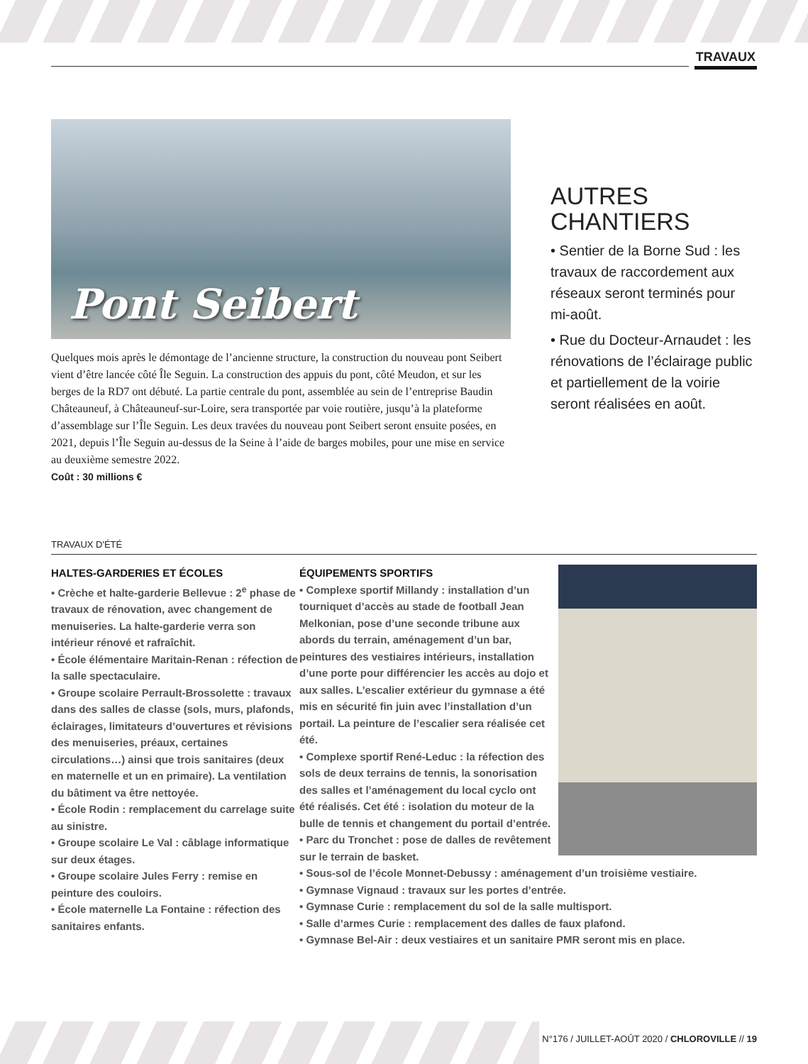TRAVAUX
Pont Seibert
Quelques mois après le démontage de l’ancienne structure, la construction du nouveau pont Seibert vient d’être lancée côté Île Seguin. La construction des appuis du pont, côté Meudon, et sur les berges de la RD7 ont débuté. La partie centrale du pont, assemblée au sein de l’entreprise Baudin Châteauneuf, à Châteauneuf-sur-Loire, sera transportée par voie routière, jusqu’à la plateforme d’assemblage sur l’Île Seguin. Les deux travées du nouveau pont Seibert seront ensuite posées, en 2021, depuis l’Île Seguin au-dessus de la Seine à l’aide de barges mobiles, pour une mise en service au deuxième semestre 2022.
Coût : 30 millions €
AUTRES CHANTIERS
• Sentier de la Borne Sud : les travaux de raccordement aux réseaux seront terminés pour mi-août.
• Rue du Docteur-Arnaudet : les rénovations de l’éclairage public et partiellement de la voirie seront réalisées en août.
TRAVAUX D'ÉTÉ
HALTES-GARDERIES ET ÉCOLES
• Crèche et halte-garderie Bellevue : 2<sup>e</sup> phase de travaux de rénovation, avec changement de menuiseries. La halte-garderie verra son intérieur rénové et rafraîchit.
• École élémentaire Maritain-Renan : réfection de la salle spectaculaire.
• Groupe scolaire Perrault-Brossolette : travaux dans des salles de classe (sols, murs, plafonds, éclairages, limitateurs d’ouvertures et révisions des menuiseries, préaux, certaines circulations…) ainsi que trois sanitaires (deux en maternelle et un en primaire). La ventilation du bâtiment va être nettoyée.
• École Rodin : remplacement du carrelage suite au sinistre.
• Groupe scolaire Le Val : câblage informatique sur deux étages.
• Groupe scolaire Jules Ferry : remise en peinture des couloirs.
• École maternelle La Fontaine : réfection des sanitaires enfants.
ÉQUIPEMENTS SPORTIFS
• Complexe sportif Millandy : installation d’un tourniquet d’accès au stade de football Jean Melkonian, pose d’une seconde tribune aux abords du terrain, aménagement d’un bar, peintures des vestiaires intérieurs, installation d’une porte pour différencier les accès au dojo et aux salles. L’escalier extérieur du gymnase a été mis en sécurité fin juin avec l’installation d’un portail. La peinture de l’escalier sera réalisée cet été.
• Complexe sportif René-Leduc : la réfection des sols de deux terrains de tennis, la sonorisation des salles et l’aménagement du local cyclo ont été réalisés. Cet été : isolation du moteur de la bulle de tennis et changement du portail d’entrée.
• Parc du Tronchet : pose de dalles de revêtement sur le terrain de basket.
• Sous-sol de l’école Monnet-Debussy : aménagement d’un troisième vestiaire.
• Gymnase Vignaud : travaux sur les portes d’entrée.
• Gymnase Curie : remplacement du sol de la salle multisport.
• Salle d’armes Curie : remplacement des dalles de faux plafond.
• Gymnase Bel-Air : deux vestiaires et un sanitaire PMR seront mis en place.
N°176 / JUILLET-AOÛT 2020 / CHLOROVILLE // 19